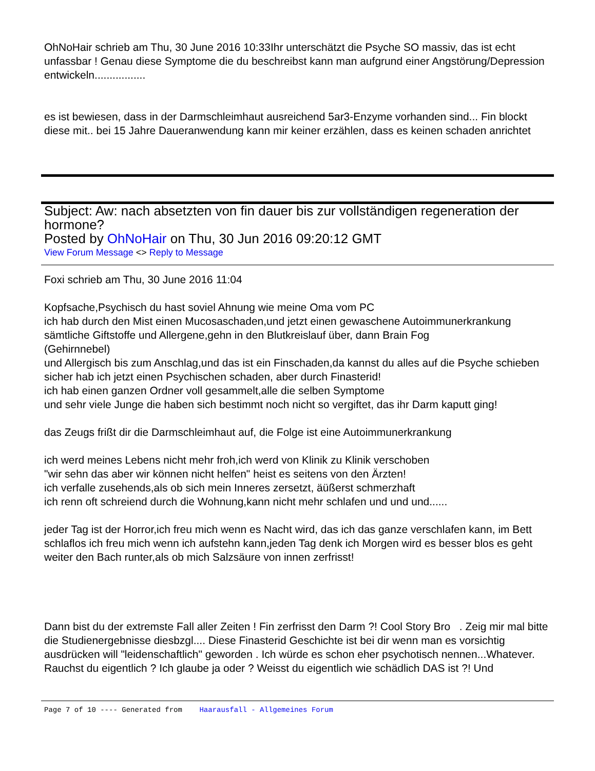OhNoHair schrieb am Thu, 30 June 2016 10:33Ihr unterschätzt die Psyche SO massiv, das ist echt unfassbar ! Genau diese Symptome die du beschreibst kann man aufgrund einer Angstörung/Depression entwickeln.................
es ist bewiesen, dass in der Darmschleimhaut ausreichend 5ar3-Enzyme vorhanden sind... Fin blockt diese mit.. bei 15 Jahre Daueranwendung kann mir keiner erzählen, dass es keinen schaden anrichtet
Subject: Aw: nach absetzten von fin dauer bis zur vollständigen regeneration der hormone?
Posted by OhNoHair on Thu, 30 Jun 2016 09:20:12 GMT
View Forum Message <> Reply to Message
Foxi schrieb am Thu, 30 June 2016 11:04
Kopfsache,Psychisch du hast soviel Ahnung wie meine Oma vom PC
ich hab durch den Mist einen Mucosaschaden,und jetzt einen gewaschene Autoimmunerkrankung
sämtliche Giftstoffe und Allergene,gehn in den Blutkreislauf über, dann Brain Fog
(Gehirnnebel)
und Allergisch bis zum Anschlag,und das ist ein Finschaden,da kannst du alles auf die Psyche schieben
sicher hab ich jetzt einen Psychischen schaden, aber durch Finasterid!
ich hab einen ganzen Ordner voll gesammelt,alle die selben Symptome
und sehr viele Junge die haben sich bestimmt noch nicht so vergiftet, das ihr Darm kaputt ging!
das Zeugs frißt dir die Darmschleimhaut auf, die Folge ist eine Autoimmunerkrankung
ich werd meines Lebens nicht mehr froh,ich werd von Klinik zu Klinik verschoben
"wir sehn das aber wir können nicht helfen" heist es seitens von den Ärzten!
ich verfalle zusehends,als ob sich mein Inneres zersetzt, äüßerst schmerzhaft
ich renn oft schreiend durch die Wohnung,kann nicht mehr schlafen und und und......
jeder Tag ist der Horror,ich freu mich wenn es Nacht wird, das ich das ganze verschlafen kann, im Bett schlaflos ich freu mich wenn ich aufstehn kann,jeden Tag denk ich Morgen wird es besser blos es geht weiter den Bach runter,als ob mich Salzsäure von innen zerfrisst!
Dann bist du der extremste Fall aller Zeiten ! Fin zerfrisst den Darm ?! Cool Story Bro . Zeig mir mal bitte die Studienergebnisse diesbzgl.... Diese Finasterid Geschichte ist bei dir wenn man es vorsichtig ausdrücken will "leidenschaftlich" geworden . Ich würde es schon eher psychotisch nennen...Whatever.
Rauchst du eigentlich ? Ich glaube ja oder ? Weisst du eigentlich wie schädlich DAS ist ?! Und
Page 7 of 10 ---- Generated from Haarausfall - Allgemeines Forum